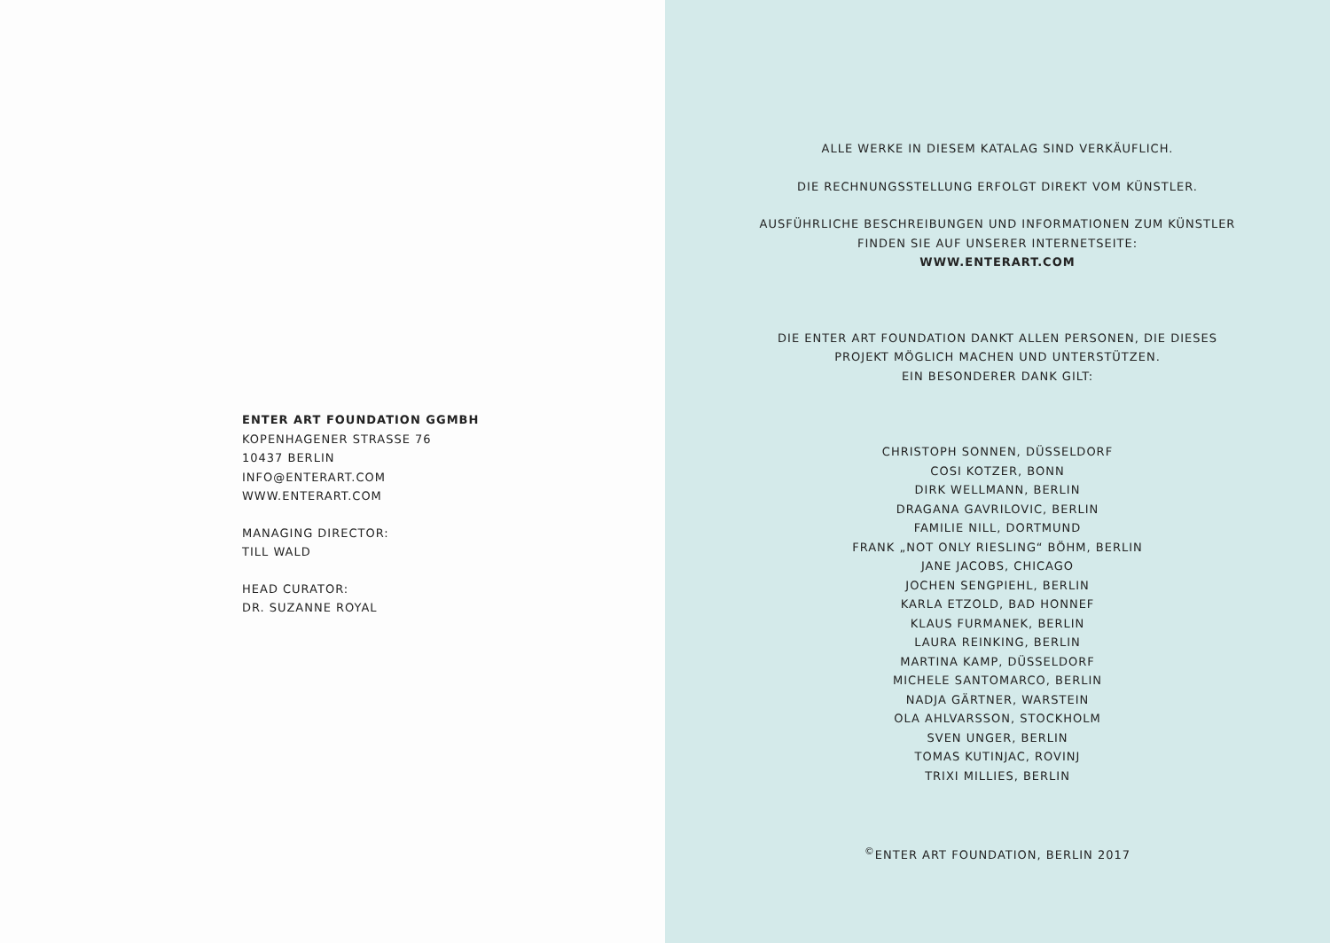ENTER ART FOUNDATION GGMBH
KOPENHAGENER STRASSE 76
10437 BERLIN
INFO@ENTERART.COM
WWW.ENTERART.COM
MANAGING DIRECTOR:
TILL WALD
HEAD CURATOR:
DR. SUZANNE ROYAL
ALLE WERKE IN DIESEM KATALAG SIND VERKÄUFLICH.
DIE RECHNUNGSSTELLUNG ERFOLGT DIREKT VOM KÜNSTLER.
AUSFÜHRLICHE BESCHREIBUNGEN UND INFORMATIONEN ZUM KÜNSTLER
FINDEN SIE AUF UNSERER INTERNETSEITE:
WWW.ENTERART.COM
DIE ENTER ART FOUNDATION DANKT ALLEN PERSONEN, DIE DIESES
PROJEKT MÖGLICH MACHEN UND UNTERSTÜTZEN.
EIN BESONDERER DANK GILT:
CHRISTOPH SONNEN, DÜSSELDORF
COSI KOTZER, BONN
DIRK WELLMANN, BERLIN
DRAGANA GAVRILOVIC, BERLIN
FAMILIE NILL, DORTMUND
FRANK „NOT ONLY RIESLING“ BÖHM, BERLIN
JANE JACOBS, CHICAGO
JOCHEN SENGPIEHL, BERLIN
KARLA ETZOLD, BAD HONNEF
KLAUS FURMANEK, BERLIN
LAURA REINKING, BERLIN
MARTINA KAMP, DÜSSELDORF
MICHELE SANTOMARCO, BERLIN
NADJA GÄRTNER, WARSTEIN
OLA AHLVARSSON, STOCKHOLM
SVEN UNGER, BERLIN
TOMAS KUTINJAC, ROVINJ
TRIXI MILLIES, BERLIN
<sup>©</sup>ENTER ART FOUNDATION, BERLIN 2017